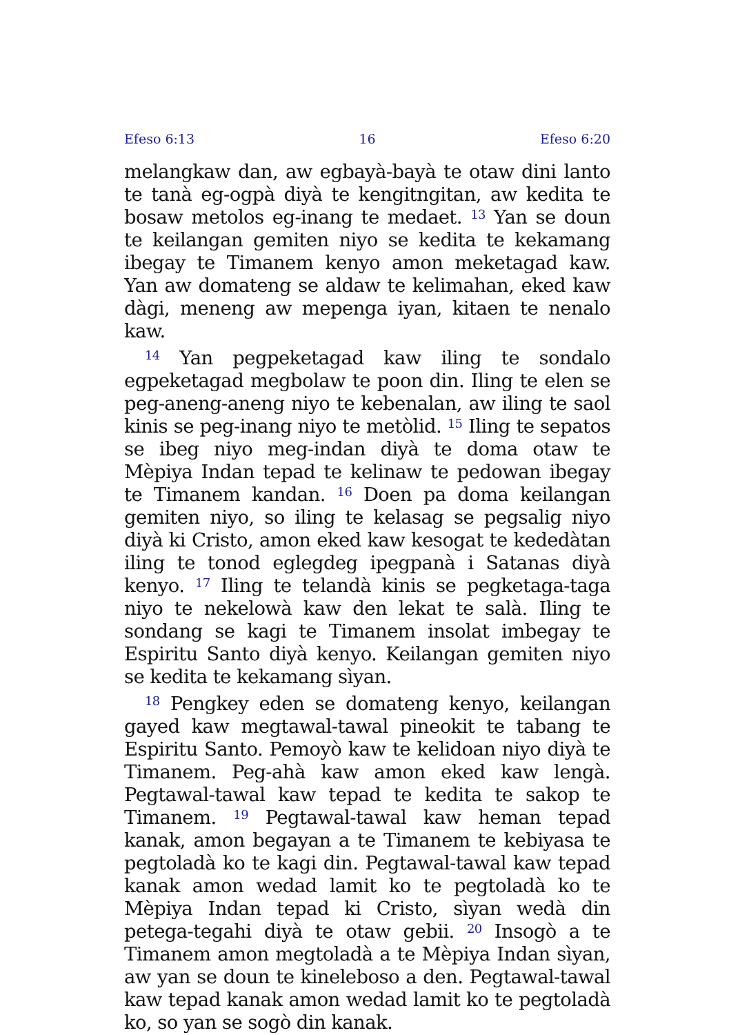Efeso 6:13 16 Efeso 6:20
melangkaw dan, aw egbayà-bayà te otaw dini lanto te tanà eg-ogpà diyà te kengitngitan, aw kedita te bosaw metolos eg-inang te medaet. <sup>13</sup> Yan se doun te keilangan gemiten niyo se kedita te kekamang ibegay te Timanem kenyo amon meketagad kaw. Yan aw domateng se aldaw te kelimahan, eked kaw dàgi, meneng aw mepenga iyan, kitaen te nenalo kaw.
<sup>14</sup> Yan pegpeketagad kaw iling te sondalo egpeketagad megbolaw te poon din. Iling te elen se peg-aneng-aneng niyo te kebenalan, aw iling te saol kinis se peg-inang niyo te metòlid. <sup>15</sup> Iling te sepatos se ibeg niyo meg-indan diyà te doma otaw te Mèpiya Indan tepad te kelinaw te pedowan ibegay te Timanem kandan. <sup>16</sup> Doen pa doma keilangan gemiten niyo, so iling te kelasag se pegsalig niyo diyà ki Cristo, amon eked kaw kesogat te kededàtan iling te tonod eglegdeg ipegpanà i Satanas diyà kenyo. <sup>17</sup> Iling te telandà kinis se pegketaga-taga niyo te nekelowà kaw den lekat te salà. Iling te sondang se kagi te Timanem insolat imbegay te Espiritu Santo diyà kenyo. Keilangan gemiten niyo se kedita te kekamang sìyan.
<sup>18</sup> Pengkey eden se domateng kenyo, keilangan gayed kaw megtawal-tawal pineokit te tabang te Espiritu Santo. Pemoyò kaw te kelidoan niyo diyà te Timanem. Peg-ahà kaw amon eked kaw lengà. Pegtawal-tawal kaw tepad te kedita te sakop te Timanem. <sup>19</sup> Pegtawal-tawal kaw heman tepad kanak, amon begayan a te Timanem te kebiyasa te pegtoladà ko te kagi din. Pegtawal-tawal kaw tepad kanak amon wedad lamit ko te pegtoladà ko te Mèpiya Indan tepad ki Cristo, sìyan wedà din petega-tegahi diyà te otaw gebii. <sup>20</sup> Insogò a te Timanem amon megtoladà a te Mèpiya Indan sìyan, aw yan se doun te kineleboso a den. Pegtawal-tawal kaw tepad kanak amon wedad lamit ko te pegtoladà ko, so yan se sogò din kanak.